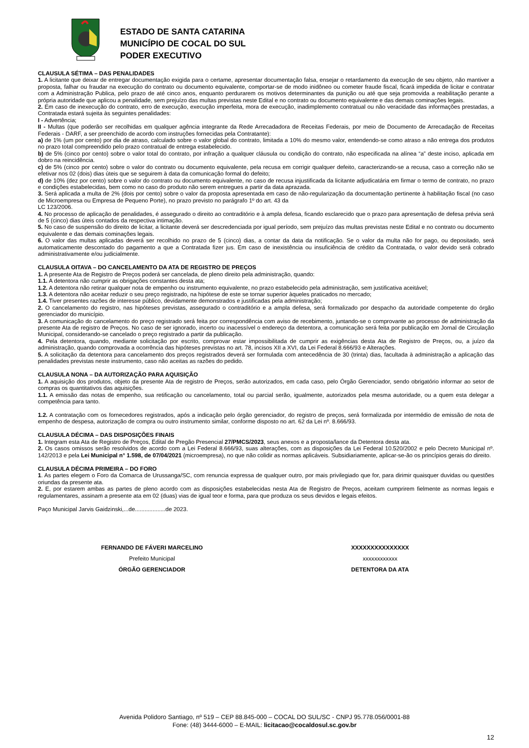ESTADO DE SANTA CATARINA
MUNICÍPIO DE COCAL DO SUL
PODER EXECUTIVO
CLAUSULA SÉTIMA – DAS PENALIDADES
1. A licitante que deixar de entregar documentação exigida para o certame, apresentar documentação falsa, ensejar o retardamento da execução de seu objeto, não mantiver a proposta, falhar ou fraudar na execução do contrato ou documento equivalente, comportar-se de modo inidôneo ou cometer fraude fiscal, ficará impedida de licitar e contratar com a Administração Publica, pelo prazo de até cinco anos, enquanto perdurarem os motivos determinantes da punição ou até que seja promovida a reabilitação perante a própria autoridade que aplicou a penalidade, sem prejuízo das multas previstas neste Edital e no contrato ou documento equivalente e das demais cominações legais.
2. Em caso de inexecução do contrato, erro de execução, execução imperfeita, mora de execução, inadimplemento contratual ou não veracidade das informações prestadas, a Contratada estará sujeita às seguintes penalidades:
I - Advertência;
II - Multas (que poderão ser recolhidas em qualquer agência integrante da Rede Arrecadadora de Receitas Federais, por meio de Documento de Arrecadação de Receitas Federais - DARF, a ser preenchido de acordo com instruções fornecidas pela Contratante):
a) de 1% (um por cento) por dia de atraso, calculado sobre o valor global do contrato, limitada a 10% do mesmo valor, entendendo-se como atraso a não entrega dos produtos no prazo total compreendido pelo prazo contratual de entrega estabelecido.
b) de 5% (cinco por cento) sobre o valor total do contrato, por infração a qualquer cláusula ou condição do contrato, não especificada na alínea “a” deste inciso, aplicada em dobro na reincidência.
c) de 5% (cinco por cento) sobre o valor do contrato ou documento equivalente, pela recusa em corrigir qualquer defeito, caracterizando-se a recusa, caso a correção não se efetivar nos 02 (dois) dias úteis que se seguirem à data da comunicação formal do defeito;
d) de 10% (dez por cento) sobre o valor do contrato ou documento equivalente, no caso de recusa injustificada da licitante adjudicatária em firmar o termo de contrato, no prazo e condições estabelecidas, bem como no caso do produto não serem entregues a partir da data aprazada.
3. Será aplicada a multa de 2% (dois por cento) sobre o valor da proposta apresentada em caso de não-regularização da documentação pertinente à habilitação fiscal (no caso de Microempresa ou Empresa de Pequeno Porte), no prazo previsto no parágrafo 1º do art. 43 da
LC 123/2006.
4. No processo de aplicação de penalidades, é assegurado o direito ao contraditório e à ampla defesa, ficando esclarecido que o prazo para apresentação de defesa prévia será de 5 (cinco) dias úteis contados da respectiva intimação.
5. No caso de suspensão do direito de licitar, a licitante deverá ser descredenciada por igual período, sem prejuízo das multas previstas neste Edital e no contrato ou documento equivalente e das demais cominações legais.
6. O valor das multas aplicadas deverá ser recolhido no prazo de 5 (cinco) dias, a contar da data da notificação. Se o valor da multa não for pago, ou depositado, será automaticamente descontado do pagamento a que a Contratada fizer jus. Em caso de inexistência ou insuficiência de crédito da Contratada, o valor devido será cobrado administrativamente e/ou judicialmente.
CLAUSULA OITAVA – DO CANCELAMENTO DA ATA DE REGISTRO DE PREÇOS
1. A presente Ata de Registro de Preços poderá ser cancelada, de pleno direito pela administração, quando:
1.1. A detentora não cumprir as obrigações constantes desta ata;
1.2. A detentora não retirar qualquer nota de empenho ou instrumento equivalente, no prazo estabelecido pela administração, sem justificativa aceitável;
1.3. A detentora não aceitar reduzir o seu preço registrado, na hipótese de este se tornar superior àqueles praticados no mercado;
1.4. Tiver presentes razões de interesse público, devidamente demonstrados e justificadas pela administração;
2. O cancelamento do registro, nas hipóteses previstas, assegurado o contraditório e a ampla defesa, será formalizado por despacho da autoridade competente do órgão gerenciador do município.
3. A comunicação do cancelamento do preço registrado será feita por correspondência com aviso de recebimento, juntando-se o comprovante ao processo de administração da presente Ata de registro de Preços. No caso de ser ignorado, incerto ou inacessível o endereço da detentora, a comunicação será feita por publicação em Jornal de Circulação Municipal, considerando-se cancelado o preço registrado a partir da publicação.
4. Pela detentora, quando, mediante solicitação por escrito, comprovar estar impossibilitada de cumprir as exigências desta Ata de Registro de Preços, ou, a juízo da administração, quando comprovada a ocorrência das hipóteses previstas no art. 78, incisos XII a XVI, da Lei Federal 8.666/93 e Alterações.
5. A solicitação da detentora para cancelamento dos preços registrados deverá ser formulada com antecedência de 30 (trinta) dias, facultada à administração a aplicação das penalidades previstas neste instrumento, caso não aceitas as razões do pedido.
CLAUSULA NONA – DA AUTORIZAÇÃO PARA AQUISIÇÃO
1. A aquisição dos produtos, objeto da presente Ata de registro de Preços, serão autorizados, em cada caso, pelo Órgão Gerenciador, sendo obrigatório informar ao setor de compras os quantitativos das aquisições.
1.1. A emissão das notas de empenho, sua retificação ou cancelamento, total ou parcial serão, igualmente, autorizados pela mesma autoridade, ou a quem esta delegar a competência para tanto.
1.2. A contratação com os fornecedores registrados, após a indicação pelo órgão gerenciador, do registro de preços, será formalizada por intermédio de emissão de nota de empenho de despesa, autorização de compra ou outro instrumento similar, conforme disposto no art. 62 da Lei nº. 8.666/93.
CLAUSULA DÉCIMA – DAS DISPOSIÇÕES FINAIS
1. Integram esta Ata de Registro de Preços, Edital de Pregão Presencial 27/PMCS/2023, seus anexos e a proposta/lance da Detentora desta ata.
2. Os casos omissos serão resolvidos de acordo com a Lei Federal 8.666/93, suas alterações, com as disposições da Lei Federal 10.520/2002 e pelo Decreto Municipal nº. 142/2013 e pela Lei Municipal n° 1.598, de 07/04/2021 (microempresa), no que não colidir as normas aplicáveis. Subsidiariamente, aplicar-se-ão os princípios gerais do direito.
CLAUSULA DÉCIMA PRIMEIRA – DO FORO
1. As partes elegem o Foro da Comarca de Urussanga/SC, com renuncia expressa de qualquer outro, por mais privilegiado que for, para dirimir quaisquer duvidas ou questões oriundas da presente ata.
2. E, por estarem ambas as partes de pleno acordo com as disposições estabelecidas nesta Ata de Registro de Preços, aceitam cumprirem fielmente as normas legais e regulamentares, assinam a presente ata em 02 (duas) vias de igual teor e forma, para que produza os seus devidos e legais efeitos.
Paço Municipal Jarvis Gaidzinski,...de...................de 2023.
FERNANDO DE FÁVERI MARCELINO
Prefeito Municipal
ÓRGÃO GERENCIADOR
XXXXXXXXXXXXXXX
xxxxxxxxxxxx
DETENTORA DA ATA
Avenida Polidoro Santiago, nº 519 – CEP 88.845-000 – COCAL DO SUL/SC - CNPJ 95.778.056/0001-88
Fone: (48) 3444-6000 – E-MAIL: licitacao@cocaldosul.sc.gov.br
12